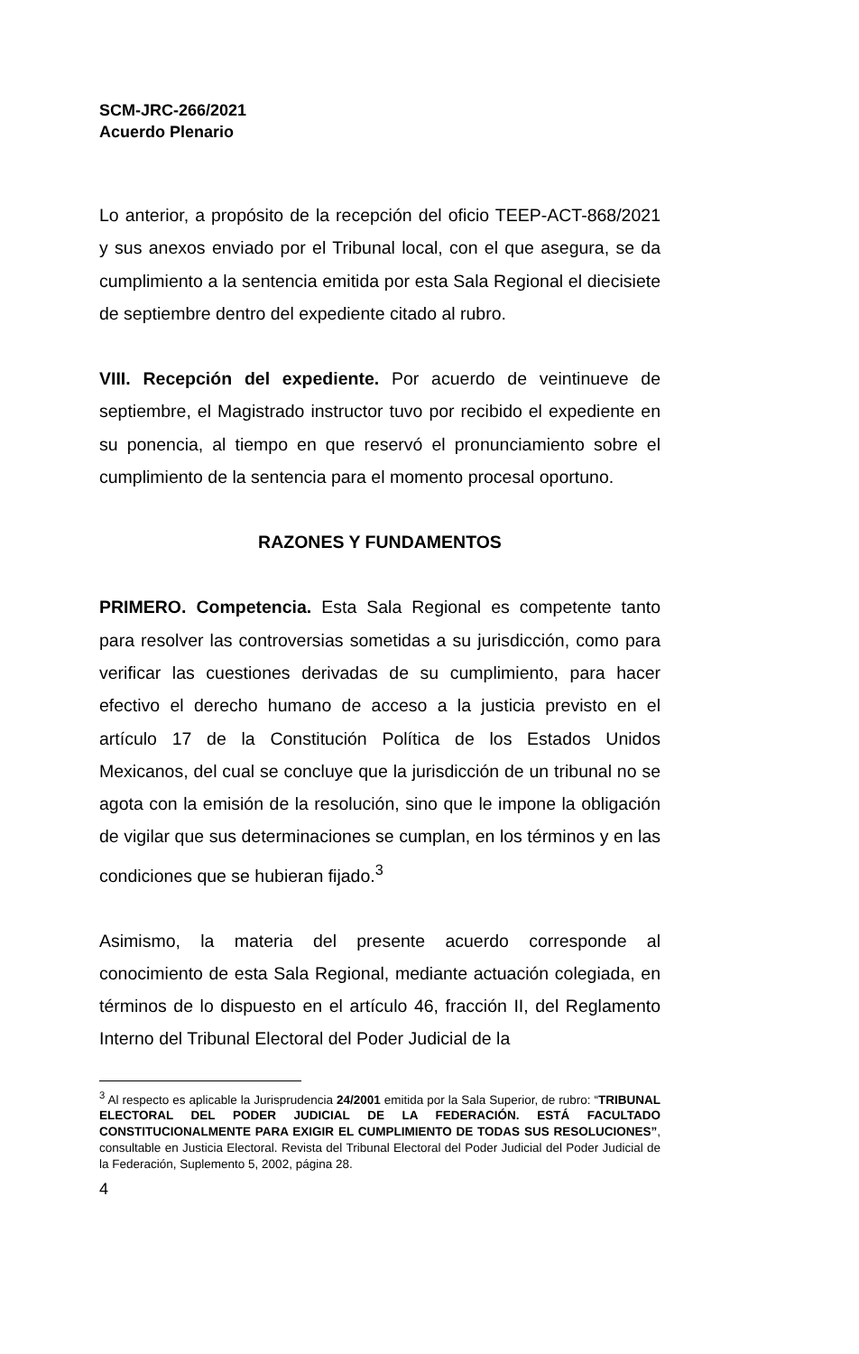SCM-JRC-266/2021
Acuerdo Plenario
Lo anterior, a propósito de la recepción del oficio TEEP-ACT-868/2021 y sus anexos enviado por el Tribunal local, con el que asegura, se da cumplimiento a la sentencia emitida por esta Sala Regional el diecisiete de septiembre dentro del expediente citado al rubro.
VIII. Recepción del expediente. Por acuerdo de veintinueve de septiembre, el Magistrado instructor tuvo por recibido el expediente en su ponencia, al tiempo en que reservó el pronunciamiento sobre el cumplimiento de la sentencia para el momento procesal oportuno.
RAZONES Y FUNDAMENTOS
PRIMERO. Competencia. Esta Sala Regional es competente tanto para resolver las controversias sometidas a su jurisdicción, como para verificar las cuestiones derivadas de su cumplimiento, para hacer efectivo el derecho humano de acceso a la justicia previsto en el artículo 17 de la Constitución Política de los Estados Unidos Mexicanos, del cual se concluye que la jurisdicción de un tribunal no se agota con la emisión de la resolución, sino que le impone la obligación de vigilar que sus determinaciones se cumplan, en los términos y en las condiciones que se hubieran fijado.<sup>3</sup>
Asimismo, la materia del presente acuerdo corresponde al conocimiento de esta Sala Regional, mediante actuación colegiada, en términos de lo dispuesto en el artículo 46, fracción II, del Reglamento Interno del Tribunal Electoral del Poder Judicial de la
<sup>3</sup> Al respecto es aplicable la Jurisprudencia 24/2001 emitida por la Sala Superior, de rubro: “TRIBUNAL ELECTORAL DEL PODER JUDICIAL DE LA FEDERACIÓN. ESTÁ FACULTADO CONSTITUCIONALMENTE PARA EXIGIR EL CUMPLIMIENTO DE TODAS SUS RESOLUCIONES”, consultable en Justicia Electoral. Revista del Tribunal Electoral del Poder Judicial del Poder Judicial de la Federación, Suplemento 5, 2002, página 28.
4